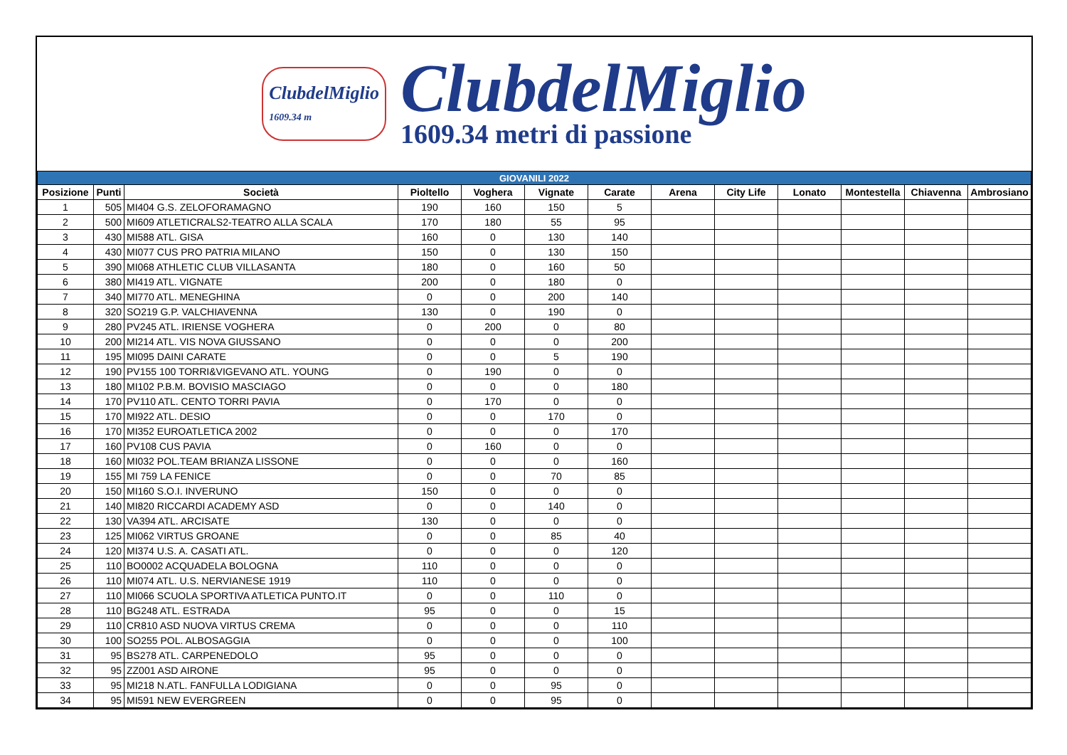ClubdelMiglio
1609.34 m
ClubdelMiglio
1609.34 metri di passione
| GIOVANILI 2022 | | | | | | | | | | | | |
| --- | --- | --- | --- | --- | --- | --- | --- | --- | --- | --- | --- | --- |
| Posizione | Punti | Società | Pioltello | Voghera | Vignate | Carate | Arena | City Life | Lonato | Montestella | Chiavenna | Ambrosiano |
| 1 | 505 | MI404 G.S. ZELOFORAMAGNO | 190 | 160 | 150 | 5 | | | | | | |
| 2 | 500 | MI609 ATLETICRALS2-TEATRO ALLA SCALA | 170 | 180 | 55 | 95 | | | | | | |
| 3 | 430 | MI588 ATL. GISA | 160 | 0 | 130 | 140 | | | | | | |
| 4 | 430 | MI077 CUS PRO PATRIA MILANO | 150 | 0 | 130 | 150 | | | | | | |
| 5 | 390 | MI068 ATHLETIC CLUB VILLASANTA | 180 | 0 | 160 | 50 | | | | | | |
| 6 | 380 | MI419 ATL. VIGNATE | 200 | 0 | 180 | 0 | | | | | | |
| 7 | 340 | MI770 ATL. MENEGHINA | 0 | 0 | 200 | 140 | | | | | | |
| 8 | 320 | SO219 G.P. VALCHIAVENNA | 130 | 0 | 190 | 0 | | | | | | |
| 9 | 280 | PV245 ATL. IRIENSE VOGHERA | 0 | 200 | 0 | 80 | | | | | | |
| 10 | 200 | MI214 ATL. VIS NOVA GIUSSANO | 0 | 0 | 0 | 200 | | | | | | |
| 11 | 195 | MI095 DAINI CARATE | 0 | 0 | 5 | 190 | | | | | | |
| 12 | 190 | PV155 100 TORRI&VIGEVANO ATL. YOUNG | 0 | 190 | 0 | 0 | | | | | | |
| 13 | 180 | MI102 P.B.M. BOVISIO MASCIAGO | 0 | 0 | 0 | 180 | | | | | | |
| 14 | 170 | PV110 ATL. CENTO TORRI PAVIA | 0 | 170 | 0 | 0 | | | | | | |
| 15 | 170 | MI922 ATL. DESIO | 0 | 0 | 170 | 0 | | | | | | |
| 16 | 170 | MI352 EUROATLETICA 2002 | 0 | 0 | 0 | 170 | | | | | | |
| 17 | 160 | PV108 CUS PAVIA | 0 | 160 | 0 | 0 | | | | | | |
| 18 | 160 | MI032 POL.TEAM BRIANZA LISSONE | 0 | 0 | 0 | 160 | | | | | | |
| 19 | 155 | MI 759 LA FENICE | 0 | 0 | 70 | 85 | | | | | | |
| 20 | 150 | MI160 S.O.I. INVERUNO | 150 | 0 | 0 | 0 | | | | | | |
| 21 | 140 | MI820 RICCARDI ACADEMY ASD | 0 | 0 | 140 | 0 | | | | | | |
| 22 | 130 | VA394 ATL. ARCISATE | 130 | 0 | 0 | 0 | | | | | | |
| 23 | 125 | MI062 VIRTUS GROANE | 0 | 0 | 85 | 40 | | | | | | |
| 24 | 120 | MI374 U.S. A. CASATI ATL. | 0 | 0 | 0 | 120 | | | | | | |
| 25 | 110 | BO0002 ACQUADELA BOLOGNA | 110 | 0 | 0 | 0 | | | | | | |
| 26 | 110 | MI074 ATL. U.S. NERVIANESE 1919 | 110 | 0 | 0 | 0 | | | | | | |
| 27 | 110 | MI066 SCUOLA SPORTIVA ATLETICA PUNTO.IT | 0 | 0 | 110 | 0 | | | | | | |
| 28 | 110 | BG248 ATL. ESTRADA | 95 | 0 | 0 | 15 | | | | | | |
| 29 | 110 | CR810 ASD NUOVA VIRTUS CREMA | 0 | 0 | 0 | 110 | | | | | | |
| 30 | 100 | SO255 POL. ALBOSAGGIA | 0 | 0 | 0 | 100 | | | | | | |
| 31 | 95 | BS278 ATL. CARPENEDOLO | 95 | 0 | 0 | 0 | | | | | | |
| 32 | 95 | ZZ001 ASD AIRONE | 95 | 0 | 0 | 0 | | | | | | |
| 33 | 95 | MI218 N.ATL. FANFULLA LODIGIANA | 0 | 0 | 95 | 0 | | | | | | |
| 34 | 95 | MI591 NEW EVERGREEN | 0 | 0 | 95 | 0 | | | | | | |